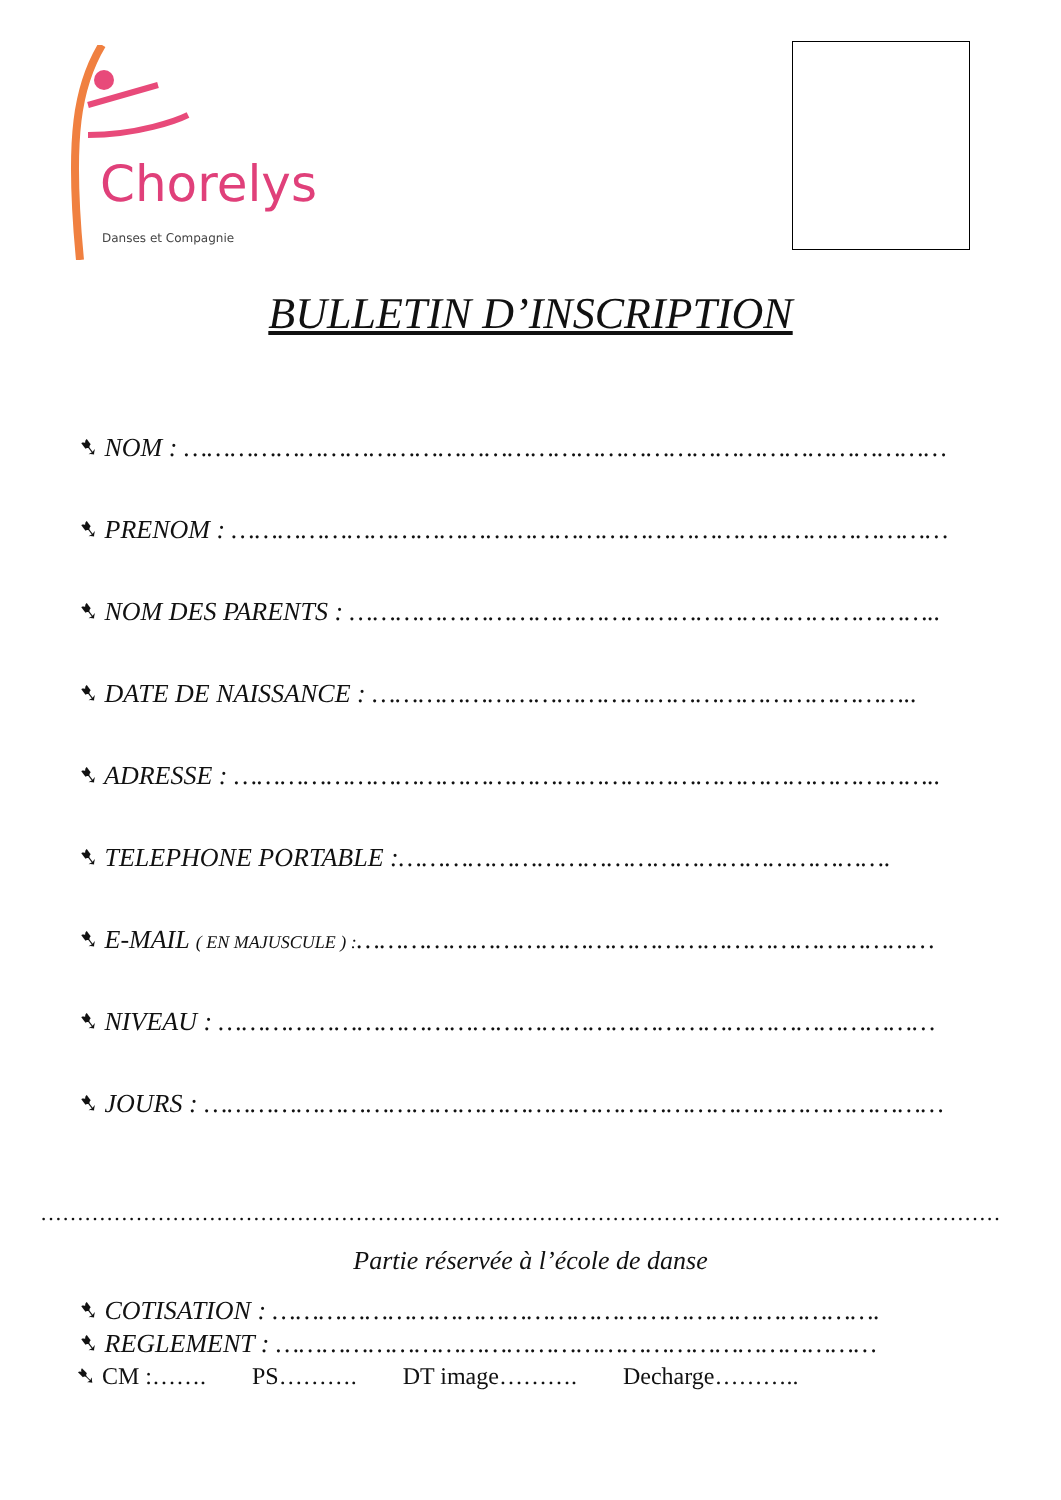Chorelys
Danses et Compagnie
BULLETIN D’INSCRIPTION
➷ NOM : ………………………………………………………………………………………
➷ PRENOM : …………………………………………………………………………………
➷ NOM DES PARENTS : …………………………………………………………………..
➷ DATE DE NAISSANCE : ……………………………………………………………..
➷ ADRESSE : ………………………………………………………………………………..
➷ TELEPHONE PORTABLE :……………………………………………………….
➷ E-MAIL ( EN MAJUSCULE ) :…………………………………………………………………
➷ NIVEAU : …………………………………………………………………………………
➷ JOURS : ……………………………………………………………………………………
…………………………………………………………………………………………………………………………
Partie réservée à l’école de danse
➷ COTISATION : …………………………………………………………………….
➷ REGLEMENT : ……………………………………………………………………
➷ CM :……. PS………. DT image………. Decharge………..